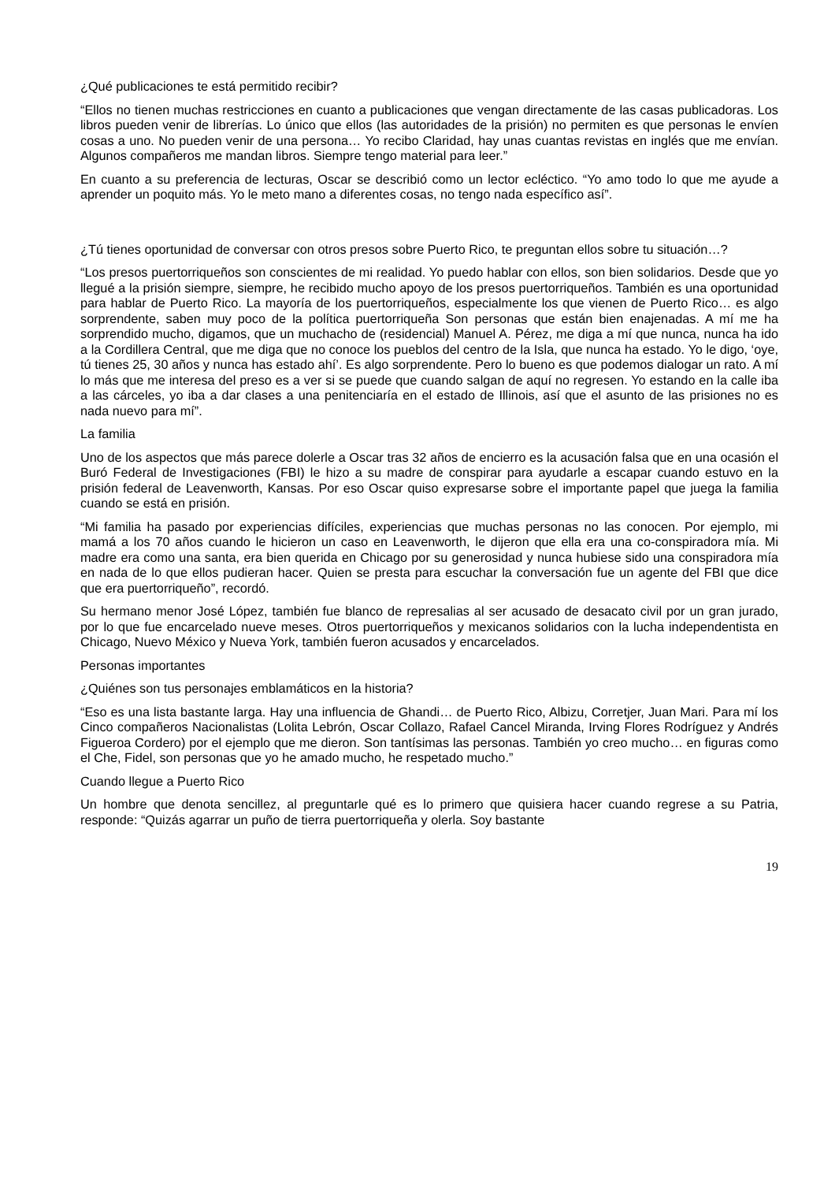¿Qué publicaciones te está permitido recibir?
“Ellos no tienen muchas restricciones en cuanto a publicaciones que vengan directamente de las casas publicadoras. Los libros pueden venir de librerías. Lo único que ellos (las autoridades de la prisión) no permiten es que personas le envíen cosas a uno. No pueden venir de una persona… Yo recibo Claridad, hay unas cuantas revistas en inglés que me envían. Algunos compañeros me mandan libros. Siempre tengo material para leer.”
En cuanto a su preferencia de lecturas, Oscar se describió como un lector ecléctico. “Yo amo todo lo que me ayude a aprender un poquito más. Yo le meto mano a diferentes cosas, no tengo nada específico así”.
¿Tú tienes oportunidad de conversar con otros presos sobre Puerto Rico, te preguntan ellos sobre tu situación…?
“Los presos puertorriqueños son conscientes de mi realidad. Yo puedo hablar con ellos, son bien solidarios. Desde que yo llegué a la prisión siempre, siempre, he recibido mucho apoyo de los presos puertorriqueños. También es una oportunidad para hablar de Puerto Rico. La mayoría de los puertorriqueños, especialmente los que vienen de Puerto Rico… es algo sorprendente, saben muy poco de la política puertorriqueña Son personas que están bien enajenadas. A mí me ha sorprendido mucho, digamos, que un muchacho de (residencial) Manuel A. Pérez, me diga a mí que nunca, nunca ha ido a la Cordillera Central, que me diga que no conoce los pueblos del centro de la Isla, que nunca ha estado. Yo le digo, ‘oye, tú tienes 25, 30 años y nunca has estado ahí’. Es algo sorprendente. Pero lo bueno es que podemos dialogar un rato. A mí lo más que me interesa del preso es a ver si se puede que cuando salgan de aquí no regresen. Yo estando en la calle iba a las cárceles, yo iba a dar clases a una penitenciaría en el estado de Illinois, así que el asunto de las prisiones no es nada nuevo para mí”.
La familia
Uno de los aspectos que más parece dolerle a Oscar tras 32 años de encierro es la acusación falsa que en una ocasión el Buró Federal de Investigaciones (FBI) le hizo a su madre de conspirar para ayudarle a escapar cuando estuvo en la prisión federal de Leavenworth, Kansas. Por eso Oscar quiso expresarse sobre el importante papel que juega la familia cuando se está en prisión.
“Mi familia ha pasado por experiencias difíciles, experiencias que muchas personas no las conocen. Por ejemplo, mi mamá a los 70 años cuando le hicieron un caso en Leavenworth, le dijeron que ella era una co-conspiradora mía. Mi madre era como una santa, era bien querida en Chicago por su generosidad y nunca hubiese sido una conspiradora mía en nada de lo que ellos pudieran hacer. Quien se presta para escuchar la conversación fue un agente del FBI que dice que era puertorriqueño”, recordó.
Su hermano menor José López, también fue blanco de represalias al ser acusado de desacato civil por un gran jurado, por lo que fue encarcelado nueve meses. Otros puertorriqueños y mexicanos solidarios con la lucha independentista en Chicago, Nuevo México y Nueva York, también fueron acusados y encarcelados.
Personas importantes
¿Quiénes son tus personajes emblamáticos en la historia?
“Eso es una lista bastante larga. Hay una influencia de Ghandi… de Puerto Rico, Albizu, Corretjer, Juan Mari. Para mí los Cinco compañeros Nacionalistas (Lolita Lebrón, Oscar Collazo, Rafael Cancel Miranda, Irving Flores Rodríguez y Andrés Figueroa Cordero) por el ejemplo que me dieron. Son tantísimas las personas. También yo creo mucho… en figuras como el Che, Fidel, son personas que yo he amado mucho, he respetado mucho.”
Cuando llegue a Puerto Rico
Un hombre que denota sencillez, al preguntarle qué es lo primero que quisiera hacer cuando regrese a su Patria, responde: “Quizás agarrar un puño de tierra puertorriqueña y olerla. Soy bastante
19